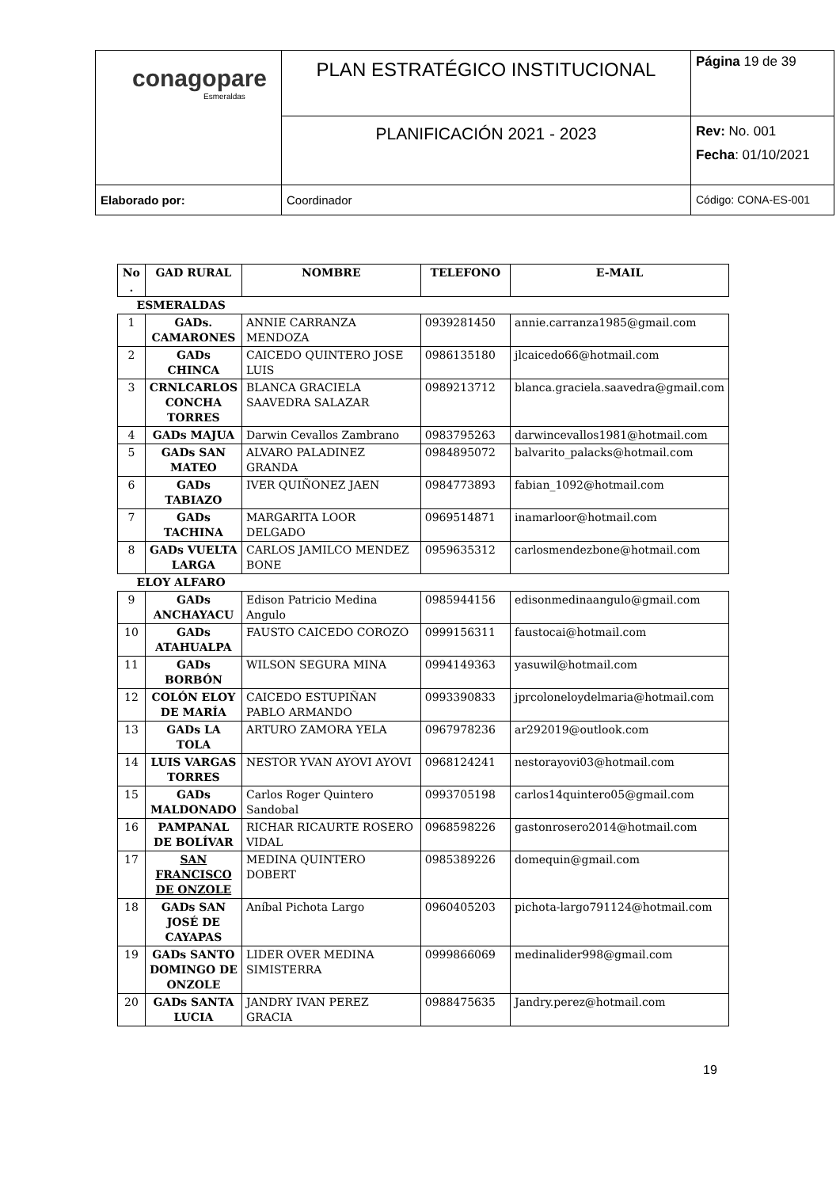| conagopare Esmeraldas | PLAN ESTRATÉGICO INSTITUCIONAL | Página 19 de 39 |
| | PLANIFICACIÓN 2021 - 2023 | Rev: No. 001 Fecha : 01/10/2021 |
| Elaborado por: | Coordinador | Código: CONA-ES-001 |
| No . | GAD RURAL | NOMBRE | TELEFONO | E-MAIL |
| --- | --- | --- | --- | --- |
| ESMERALDAS | | | | |
| 1 | GADs. CAMARONES | ANNIE CARRANZA MENDOZA | 0939281450 | annie.carranza1985@gmail.com |
| 2 | GADs CHINCA | CAICEDO QUINTERO JOSE LUIS | 0986135180 | jlcaicedo66@hotmail.com |
| 3 | CRNLCARLOS CONCHA TORRES | BLANCA GRACIELA SAAVEDRA SALAZAR | 0989213712 | blanca.graciela.saavedra@gmail.com |
| 4 | GADs MAJUA | Darwin Cevallos Zambrano | 0983795263 | darwincevallos1981@hotmail.com |
| 5 | GADs SAN MATEO | ALVARO PALADINEZ GRANDA | 0984895072 | balvarito_palacks@hotmail.com |
| 6 | GADs TABIAZO | IVER QUIÑONEZ JAEN | 0984773893 | fabian_1092@hotmail.com |
| 7 | GADs TACHINA | MARGARITA LOOR DELGADO | 0969514871 | inamarloor@hotmail.com |
| 8 | GADs VUELTA LARGA | CARLOS JAMILCO MENDEZ BONE | 0959635312 | carlosmendezbone@hotmail.com |
| ELOY ALFARO | | | | |
| 9 | GADs ANCHAYACU | Edison Patricio Medina Angulo | 0985944156 | edisonmedinaangulo@gmail.com |
| 10 | GADs ATAHUALPA | FAUSTO CAICEDO COROZO | 0999156311 | faustocai@hotmail.com |
| 11 | GADs BORBÓN | WILSON SEGURA MINA | 0994149363 | yasuwil@hotmail.com |
| 12 | COLÓN ELOY DE MARÍA | CAICEDO ESTUPIÑAN PABLO ARMANDO | 0993390833 | jprcoloneloydelmaria@hotmail.com |
| 13 | GADs LA TOLA | ARTURO ZAMORA YELA | 0967978236 | ar292019@outlook.com |
| 14 | LUIS VARGAS TORRES | NESTOR YVAN AYOVI AYOVI | 0968124241 | nestorayovi03@hotmail.com |
| 15 | GADs MALDONADO | Carlos Roger Quintero Sandobal | 0993705198 | carlos14quintero05@gmail.com |
| 16 | PAMPANAL DE BOLÍVAR | RICHAR RICAURTE ROSERO VIDAL | 0968598226 | gastonrosero2014@hotmail.com |
| 17 | SAN FRANCISCO DE ONZOLE | MEDINA QUINTERO DOBERT | 0985389226 | domequin@gmail.com |
| 18 | GADs SAN JOSÉ DE CAYAPAS | Aníbal Pichota Largo | 0960405203 | pichota-largo791124@hotmail.com |
| 19 | GADs SANTO DOMINGO DE ONZOLE | LIDER OVER MEDINA SIMISTERRA | 0999866069 | medinalider998@gmail.com |
| 20 | GADs SANTA LUCIA | JANDRY IVAN PEREZ GRACIA | 0988475635 | Jandry.perez@hotmail.com |
19